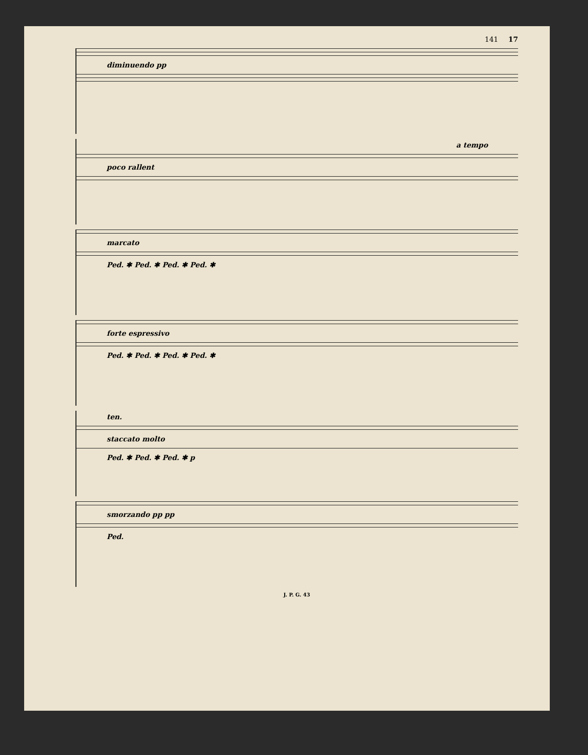141 17
diminuendo pp
a tempo
poco rallent
marcato
Ped. ✱ Ped. ✱ Ped. ✱ Ped. ✱
forte espressivo
Ped. ✱ Ped. ✱ Ped. ✱ Ped. ✱
ten.
staccato molto
Ped. ✱ Ped. ✱ Ped. ✱ p
smorzando pp pp
Ped.
J. P. G. 43